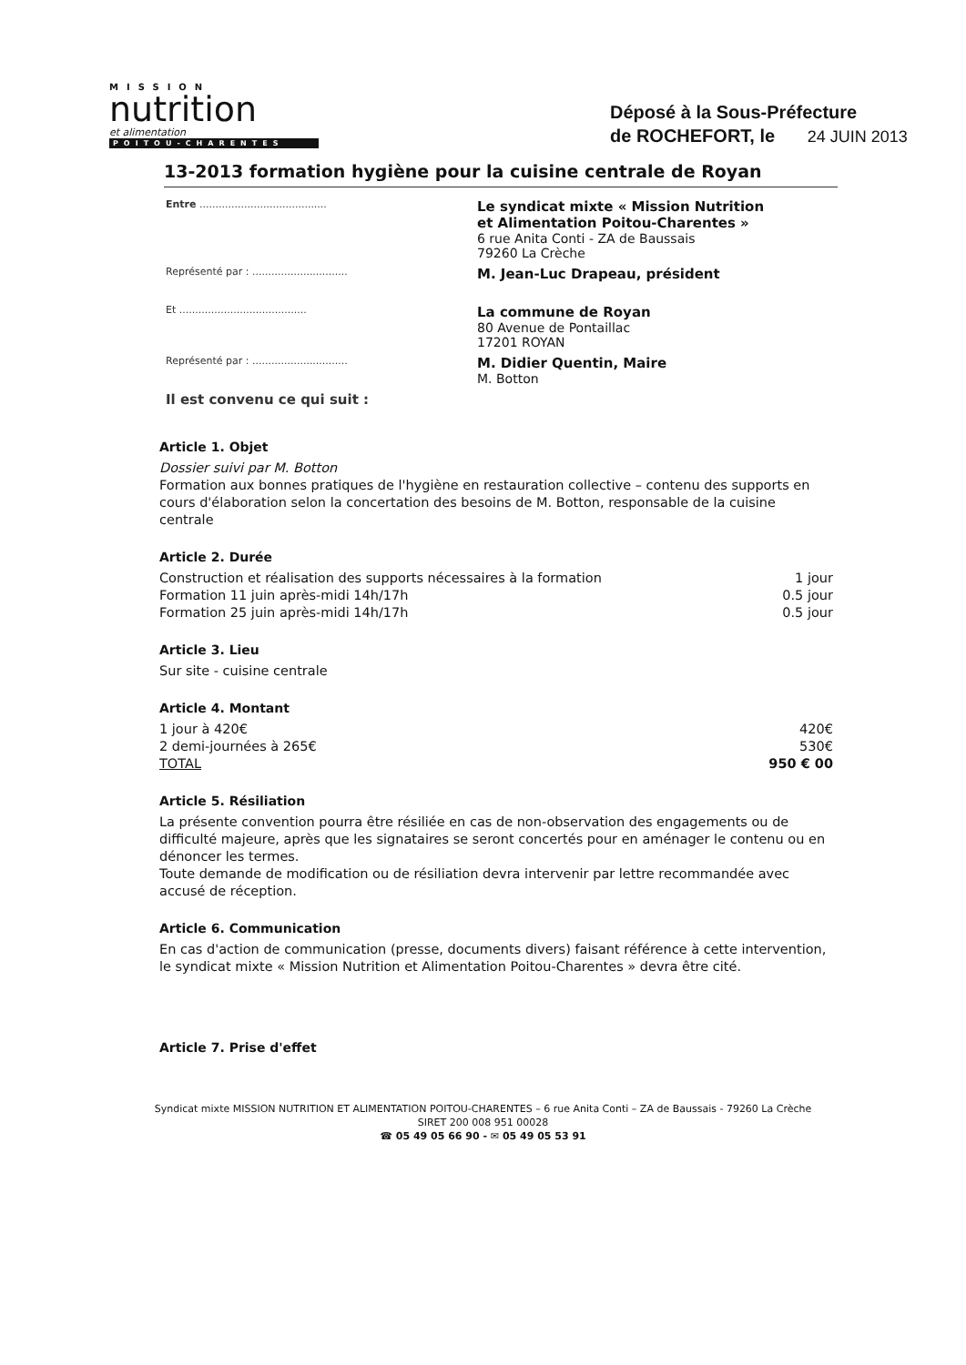MISSION
nutrition
et alimentation
POITOU-CHARENTES
Déposé à la Sous-Préfecture
de ROCHEFORT, le 24 JUIN 2013
13-2013 formation hygiène pour la cuisine centrale de Royan
| Entre ........................................ | Le syndicat mixte « Mission Nutrition et Alimentation Poitou-Charentes » 6 rue Anita Conti - ZA de Baussais 79260 La Crèche |
| Représenté par : .............................. | M. Jean-Luc Drapeau, président |
| Et ........................................ | La commune de Royan 80 Avenue de Pontaillac 17201 ROYAN |
| Représenté par : .............................. | M. Didier Quentin, Maire M. Botton |
| Il est convenu ce qui suit : | |
Article 1. Objet
Dossier suivi par M. Botton
Formation aux bonnes pratiques de l'hygiène en restauration collective – contenu des supports en cours d'élaboration selon la concertation des besoins de M. Botton, responsable de la cuisine centrale
Article 2. Durée
| Construction et réalisation des supports nécessaires à la formation | 1 jour |
| Formation 11 juin après-midi 14h/17h | 0.5 jour |
| Formation 25 juin après-midi 14h/17h | 0.5 jour |
Article 3. Lieu
Sur site - cuisine centrale
Article 4. Montant
| 1 jour à 420€ | 420€ |
| 2 demi-journées à 265€ | 530€ |
| TOTAL | 950 € 00 |
Article 5. Résiliation
La présente convention pourra être résiliée en cas de non-observation des engagements ou de difficulté majeure, après que les signataires se seront concertés pour en aménager le contenu ou en dénoncer les termes.
Toute demande de modification ou de résiliation devra intervenir par lettre recommandée avec accusé de réception.
Article 6. Communication
En cas d'action de communication (presse, documents divers) faisant référence à cette intervention, le syndicat mixte « Mission Nutrition et Alimentation Poitou-Charentes » devra être cité.
Article 7. Prise d'effet
Syndicat mixte MISSION NUTRITION ET ALIMENTATION POITOU-CHARENTES – 6 rue Anita Conti – ZA de Baussais - 79260 La Crèche
SIRET 200 008 951 00028
☎ 05 49 05 66 90 - ✉ 05 49 05 53 91